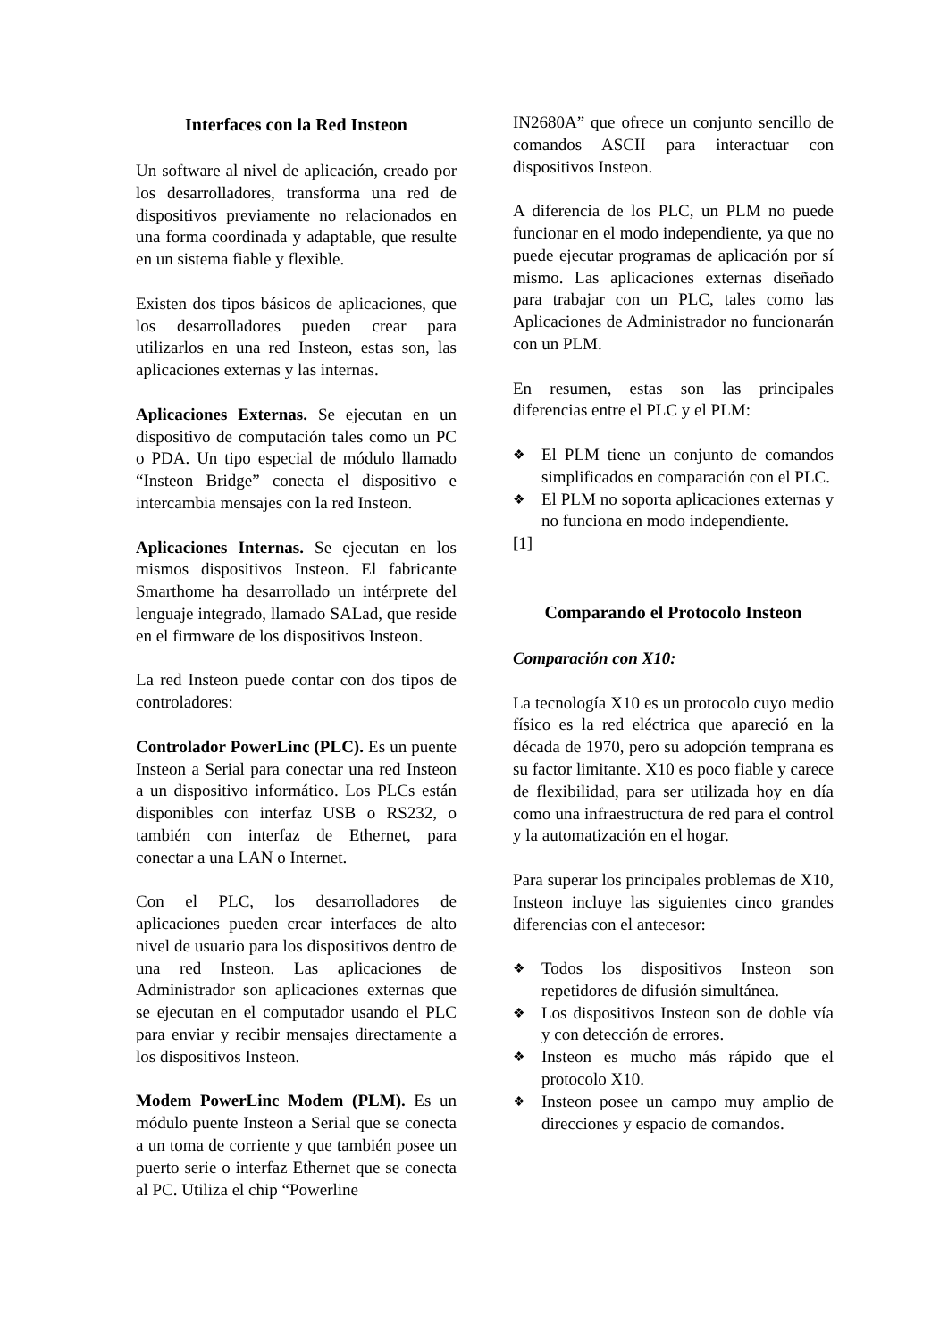Interfaces con la Red Insteon
Un software al nivel de aplicación, creado por los desarrolladores, transforma una red de dispositivos previamente no relacionados en una forma coordinada y adaptable, que resulte en un sistema fiable y flexible.
Existen dos tipos básicos de aplicaciones, que los desarrolladores pueden crear para utilizarlos en una red Insteon, estas son, las aplicaciones externas y las internas.
Aplicaciones Externas. Se ejecutan en un dispositivo de computación tales como un PC o PDA. Un tipo especial de módulo llamado “Insteon Bridge” conecta el dispositivo e intercambia mensajes con la red Insteon.
Aplicaciones Internas. Se ejecutan en los mismos dispositivos Insteon. El fabricante Smarthome ha desarrollado un intérprete del lenguaje integrado, llamado SALad, que reside en el firmware de los dispositivos Insteon.
La red Insteon puede contar con dos tipos de controladores:
Controlador PowerLinc (PLC). Es un puente Insteon a Serial para conectar una red Insteon a un dispositivo informático. Los PLCs están disponibles con interfaz USB o RS232, o también con interfaz de Ethernet, para conectar a una LAN o Internet.
Con el PLC, los desarrolladores de aplicaciones pueden crear interfaces de alto nivel de usuario para los dispositivos dentro de una red Insteon. Las aplicaciones de Administrador son aplicaciones externas que se ejecutan en el computador usando el PLC para enviar y recibir mensajes directamente a los dispositivos Insteon.
Modem PowerLinc Modem (PLM). Es un módulo puente Insteon a Serial que se conecta a un toma de corriente y que también posee un puerto serie o interfaz Ethernet que se conecta al PC. Utiliza el chip “Powerline
IN2680A” que ofrece un conjunto sencillo de comandos ASCII para interactuar con dispositivos Insteon.
A diferencia de los PLC, un PLM no puede funcionar en el modo independiente, ya que no puede ejecutar programas de aplicación por sí mismo. Las aplicaciones externas diseñado para trabajar con un PLC, tales como las Aplicaciones de Administrador no funcionarán con un PLM.
En resumen, estas son las principales diferencias entre el PLC y el PLM:
❖ El PLM tiene un conjunto de comandos simplificados en comparación con el PLC.
❖ El PLM no soporta aplicaciones externas y no funciona en modo independiente.
[1]
Comparando el Protocolo Insteon
Comparación con X10:
La tecnología X10 es un protocolo cuyo medio físico es la red eléctrica que apareció en la década de 1970, pero su adopción temprana es su factor limitante. X10 es poco fiable y carece de flexibilidad, para ser utilizada hoy en día como una infraestructura de red para el control y la automatización en el hogar.
Para superar los principales problemas de X10, Insteon incluye las siguientes cinco grandes diferencias con el antecesor:
❖ Todos los dispositivos Insteon son repetidores de difusión simultánea.
❖ Los dispositivos Insteon son de doble vía y con detección de errores.
❖ Insteon es mucho más rápido que el protocolo X10.
❖ Insteon posee un campo muy amplio de direcciones y espacio de comandos.